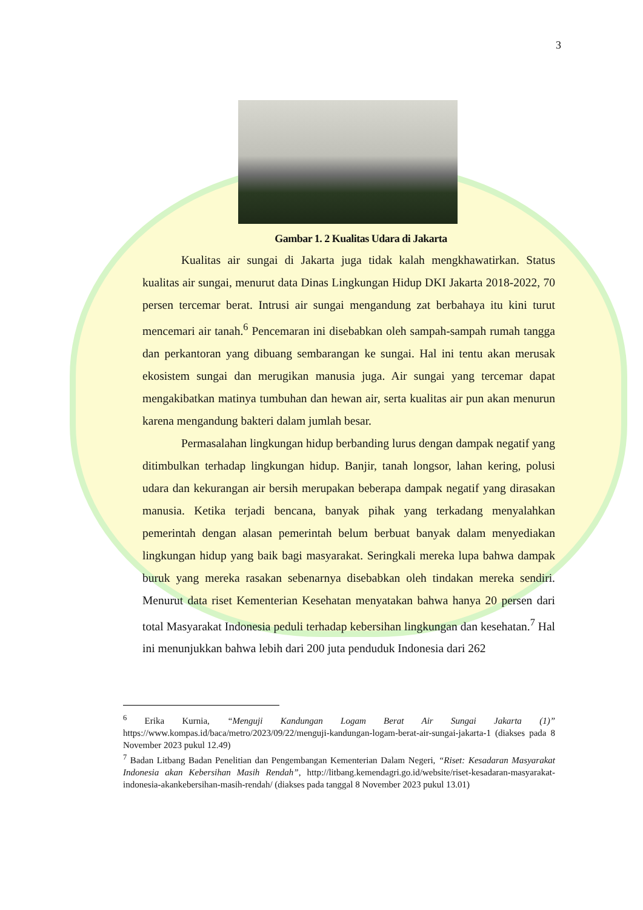3
Gambar 1. 2 Kualitas Udara di Jakarta
Kualitas air sungai di Jakarta juga tidak kalah mengkhawatirkan. Status kualitas air sungai, menurut data Dinas Lingkungan Hidup DKI Jakarta 2018-2022, 70 persen tercemar berat. Intrusi air sungai mengandung zat berbahaya itu kini turut mencemari air tanah.<sup>6</sup> Pencemaran ini disebabkan oleh sampah-sampah rumah tangga dan perkantoran yang dibuang sembarangan ke sungai. Hal ini tentu akan merusak ekosistem sungai dan merugikan manusia juga. Air sungai yang tercemar dapat mengakibatkan matinya tumbuhan dan hewan air, serta kualitas air pun akan menurun karena mengandung bakteri dalam jumlah besar.
Permasalahan lingkungan hidup berbanding lurus dengan dampak negatif yang ditimbulkan terhadap lingkungan hidup. Banjir, tanah longsor, lahan kering, polusi udara dan kekurangan air bersih merupakan beberapa dampak negatif yang dirasakan manusia. Ketika terjadi bencana, banyak pihak yang terkadang menyalahkan pemerintah dengan alasan pemerintah belum berbuat banyak dalam menyediakan lingkungan hidup yang baik bagi masyarakat. Seringkali mereka lupa bahwa dampak buruk yang mereka rasakan sebenarnya disebabkan oleh tindakan mereka sendiri. Menurut data riset Kementerian Kesehatan menyatakan bahwa hanya 20 persen dari total Masyarakat Indonesia peduli terhadap kebersihan lingkungan dan kesehatan.<sup>7</sup> Hal ini menunjukkan bahwa lebih dari 200 juta penduduk Indonesia dari 262
<sup>6</sup> Erika Kurnia, “Menguji Kandungan Logam Berat Air Sungai Jakarta (1)” https://www.kompas.id/baca/metro/2023/09/22/menguji-kandungan-logam-berat-air-sungai-jakarta-1 (diakses pada 8 November 2023 pukul 12.49)
<sup>7</sup> Badan Litbang Badan Penelitian dan Pengembangan Kementerian Dalam Negeri, “Riset: Kesadaran Masyarakat Indonesia akan Kebersihan Masih Rendah”, http://litbang.kemendagri.go.id/website/riset-kesadaran-masyarakat-indonesia-akankebersihan-masih-rendah/ (diakses pada tanggal 8 November 2023 pukul 13.01)